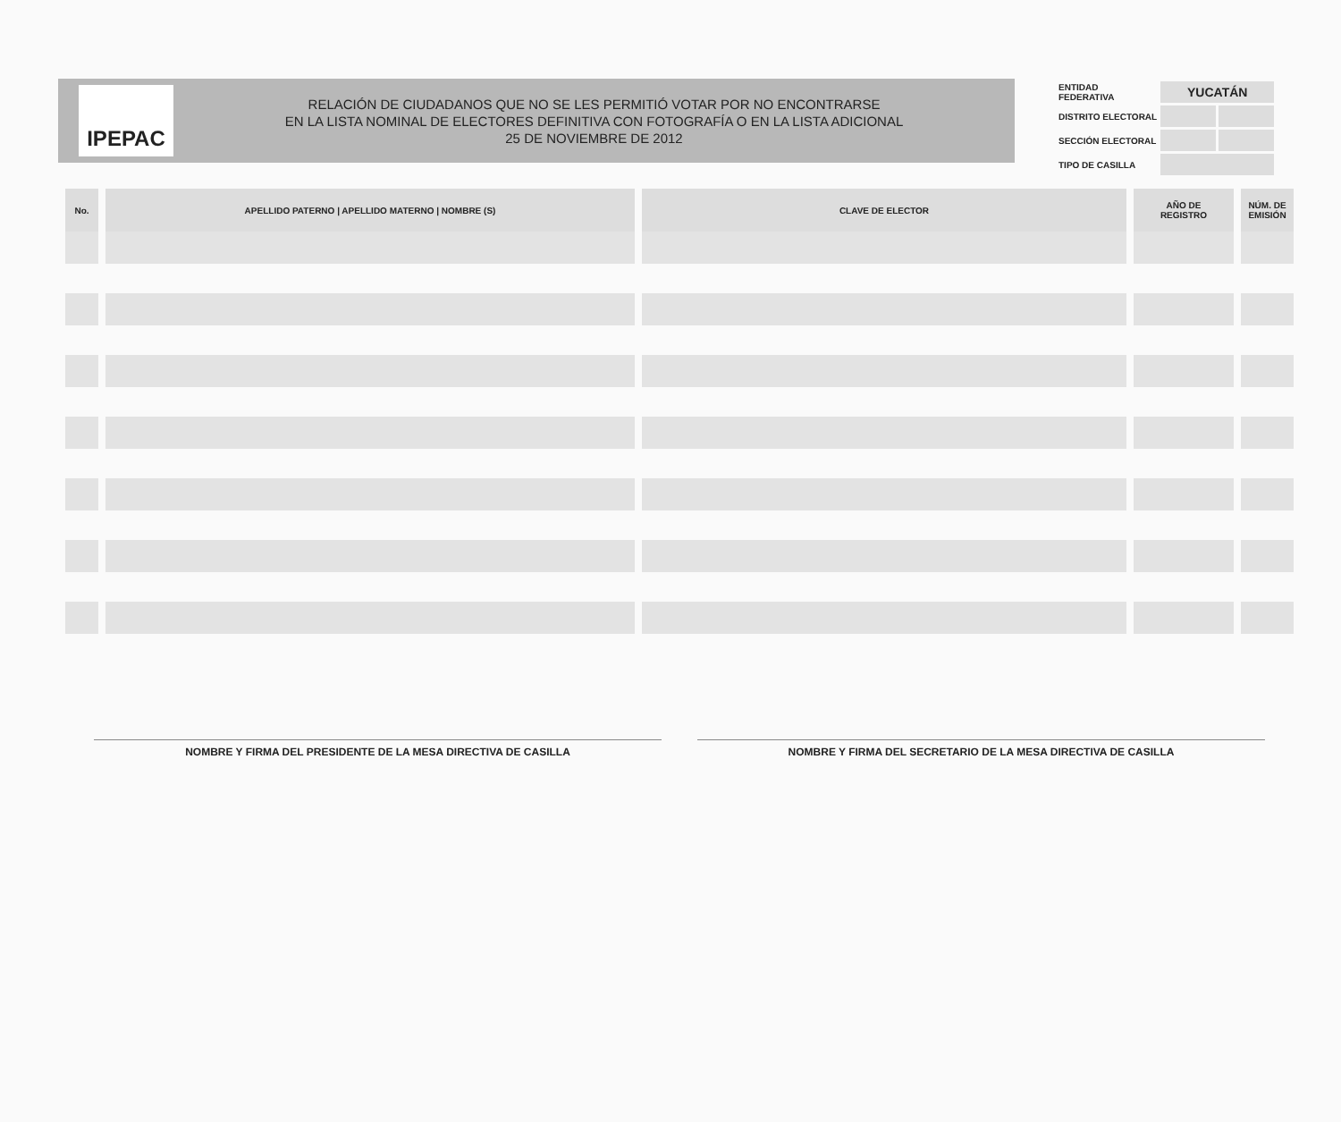IPEPAC
RELACIÓN DE CIUDADANOS QUE NO SE LES PERMITIÓ VOTAR POR NO ENCONTRARSE
EN LA LISTA NOMINAL DE ELECTORES DEFINITIVA CON FOTOGRAFÍA O EN LA LISTA ADICIONAL
25 DE NOVIEMBRE DE 2012
| ENTIDAD FEDERATIVA | YUCATÁN | |
| DISTRITO ELECTORAL | | |
| SECCIÓN ELECTORAL | | |
| TIPO DE CASILLA | | |
| No. | APELLIDO PATERNO / APELLIDO MATERNO / NOMBRE (S) | CLAVE DE ELECTOR | AÑO DE REGISTRO | NÚM. DE EMISIÓN |
| --- | --- | --- | --- | --- |
NOMBRE Y FIRMA DEL PRESIDENTE DE LA MESA DIRECTIVA DE CASILLA
NOMBRE Y FIRMA DEL SECRETARIO DE LA MESA DIRECTIVA DE CASILLA